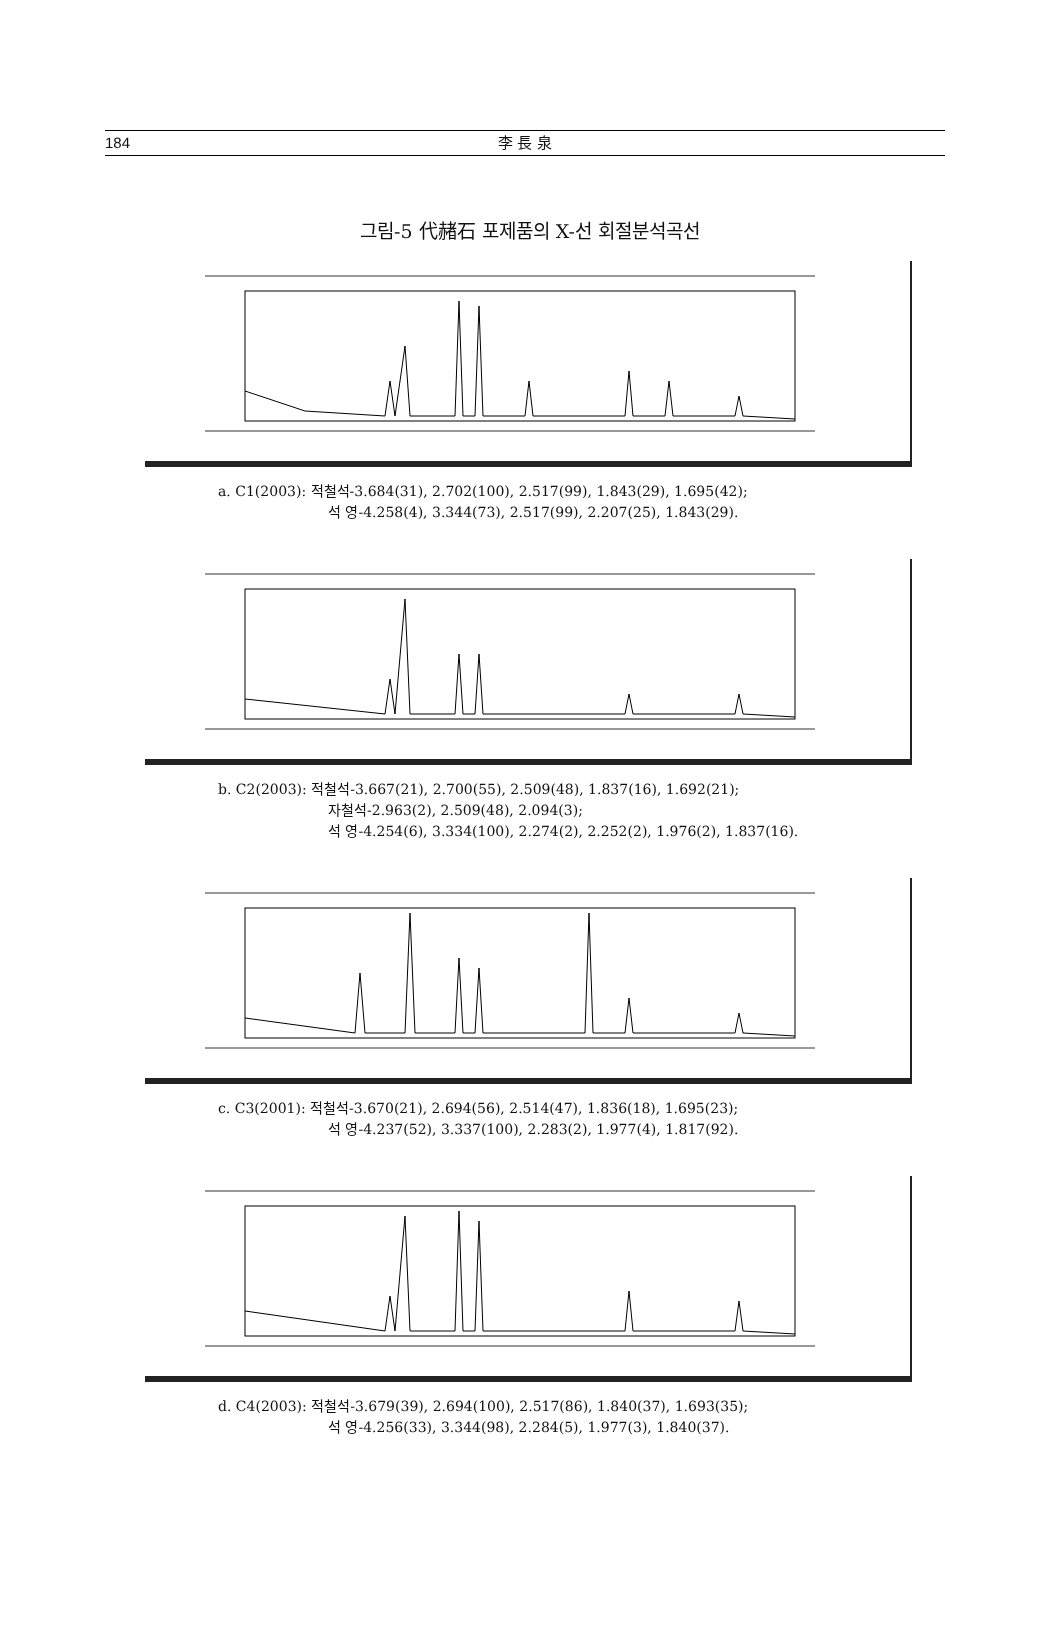184
李 長 泉
그림-5 代赭石 포제품의 X-선 회절분석곡선
a. C1(2003): 적철석-3.684(31), 2.702(100), 2.517(99), 1.843(29), 1.695(42);
석 영-4.258(4), 3.344(73), 2.517(99), 2.207(25), 1.843(29).
b. C2(2003): 적철석-3.667(21), 2.700(55), 2.509(48), 1.837(16), 1.692(21);
자철석-2.963(2), 2.509(48), 2.094(3);
석 영-4.254(6), 3.334(100), 2.274(2), 2.252(2), 1.976(2), 1.837(16).
c. C3(2001): 적철석-3.670(21), 2.694(56), 2.514(47), 1.836(18), 1.695(23);
석 영-4.237(52), 3.337(100), 2.283(2), 1.977(4), 1.817(92).
d. C4(2003): 적철석-3.679(39), 2.694(100), 2.517(86), 1.840(37), 1.693(35);
석 영-4.256(33), 3.344(98), 2.284(5), 1.977(3), 1.840(37).